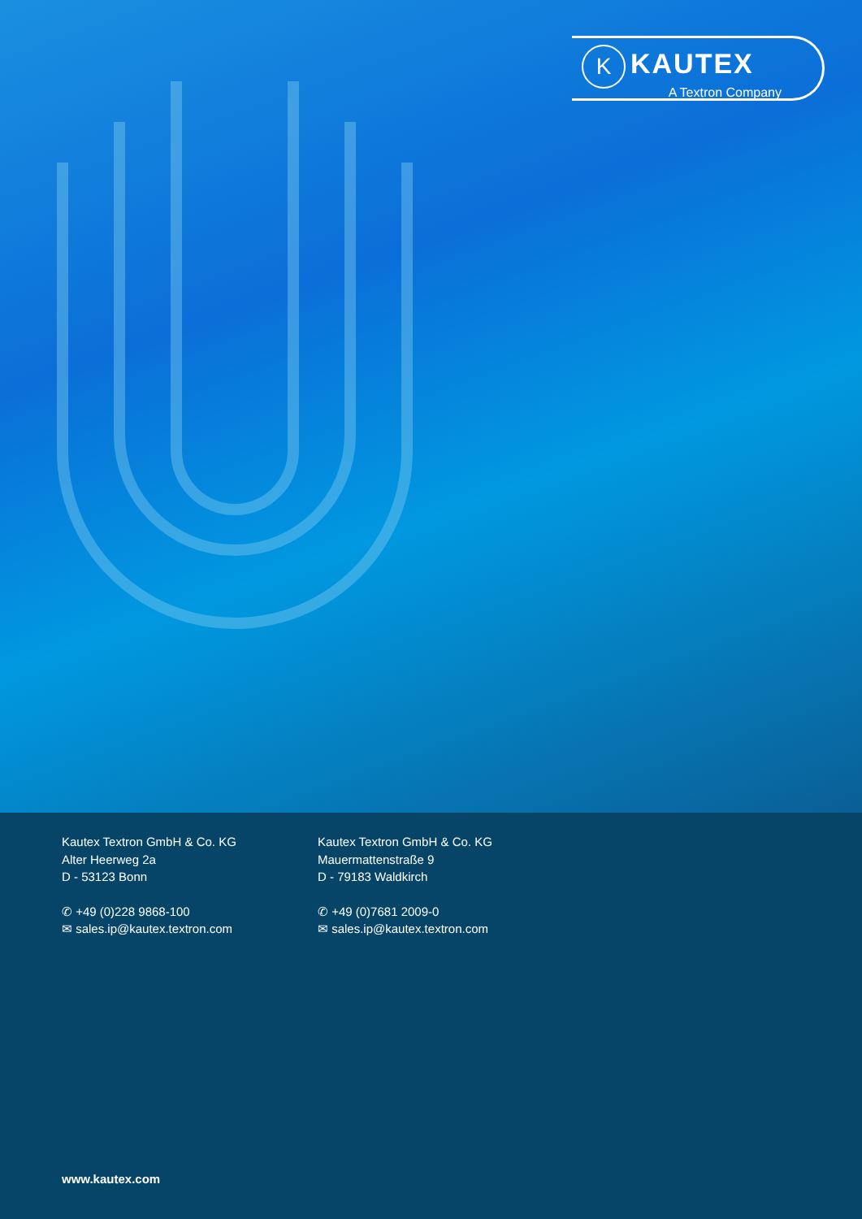K KAUTEX
A Textron Company
Kautex Textron GmbH & Co. KG
Alter Heerweg 2a
D - 53123 Bonn
✆ +49 (0)228 9868-100
✉ sales.ip@kautex.textron.com
Kautex Textron GmbH & Co. KG
Mauermattenstraße 9
D - 79183 Waldkirch
✆ +49 (0)7681 2009-0
✉ sales.ip@kautex.textron.com
www.kautex.com